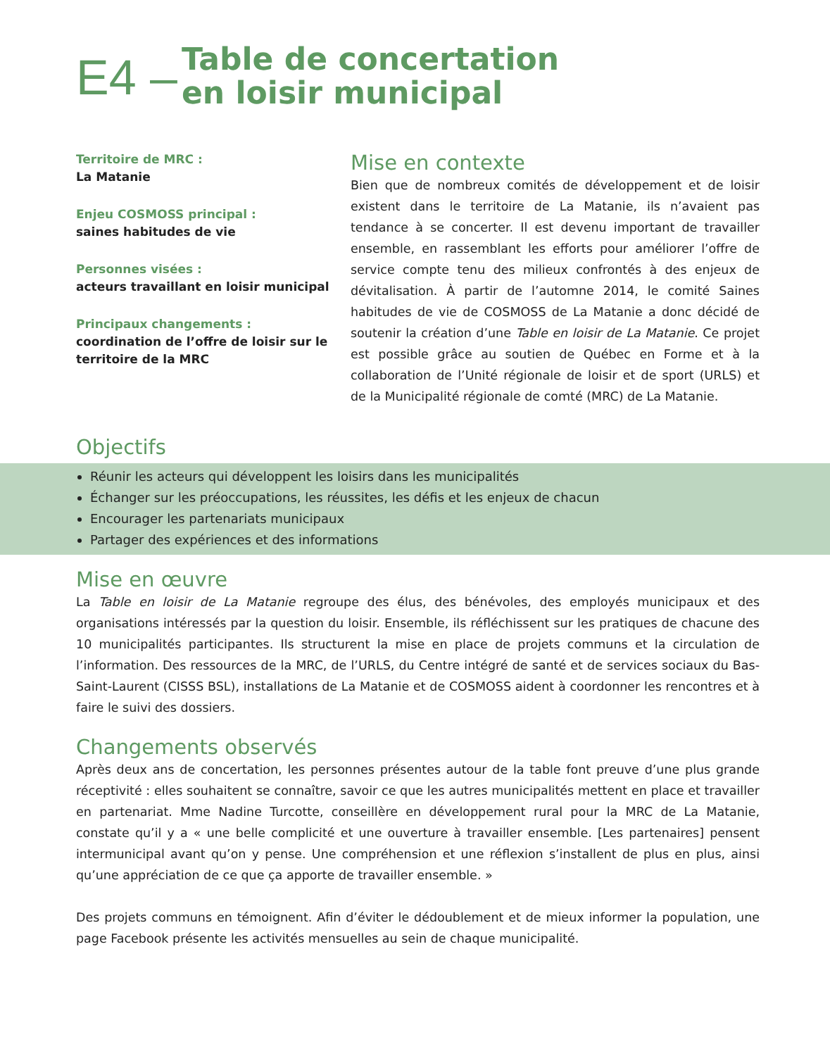E4 –
Table de concertation
en loisir municipal
Territoire de MRC :
La Matanie
Enjeu COSMOSS principal :
saines habitudes de vie
Personnes visées :
acteurs travaillant en loisir municipal
Principaux changements :
coordination de l’offre de loisir sur le territoire de la MRC
Mise en contexte
Bien que de nombreux comités de développement et de loisir existent dans le territoire de La Matanie, ils n’avaient pas tendance à se concerter. Il est devenu important de travailler ensemble, en rassemblant les efforts pour améliorer l’offre de service compte tenu des milieux confrontés à des enjeux de dévitalisation. À partir de l’automne 2014, le comité Saines habitudes de vie de COSMOSS de La Matanie a donc décidé de soutenir la création d’une Table en loisir de La Matanie. Ce projet est possible grâce au soutien de Québec en Forme et à la collaboration de l’Unité régionale de loisir et de sport (URLS) et de la Municipalité régionale de comté (MRC) de La Matanie.
Objectifs
Réunir les acteurs qui développent les loisirs dans les municipalités
Échanger sur les préoccupations, les réussites, les défis et les enjeux de chacun
Encourager les partenariats municipaux
Partager des expériences et des informations
Mise en œuvre
La Table en loisir de La Matanie regroupe des élus, des bénévoles, des employés municipaux et des organisations intéressés par la question du loisir. Ensemble, ils réfléchissent sur les pratiques de chacune des 10 municipalités participantes. Ils structurent la mise en place de projets communs et la circulation de l’information. Des ressources de la MRC, de l’URLS, du Centre intégré de santé et de services sociaux du Bas-Saint-Laurent (CISSS BSL), installations de La Matanie et de COSMOSS aident à coordonner les rencontres et à faire le suivi des dossiers.
Changements observés
Après deux ans de concertation, les personnes présentes autour de la table font preuve d’une plus grande réceptivité : elles souhaitent se connaître, savoir ce que les autres municipalités mettent en place et travailler en partenariat. Mme Nadine Turcotte, conseillère en développement rural pour la MRC de La Matanie, constate qu’il y a « une belle complicité et une ouverture à travailler ensemble. [Les partenaires] pensent intermunicipal avant qu’on y pense. Une compréhension et une réflexion s’installent de plus en plus, ainsi qu’une appréciation de ce que ça apporte de travailler ensemble. »
Des projets communs en témoignent. Afin d’éviter le dédoublement et de mieux informer la population, une page Facebook présente les activités mensuelles au sein de chaque municipalité.